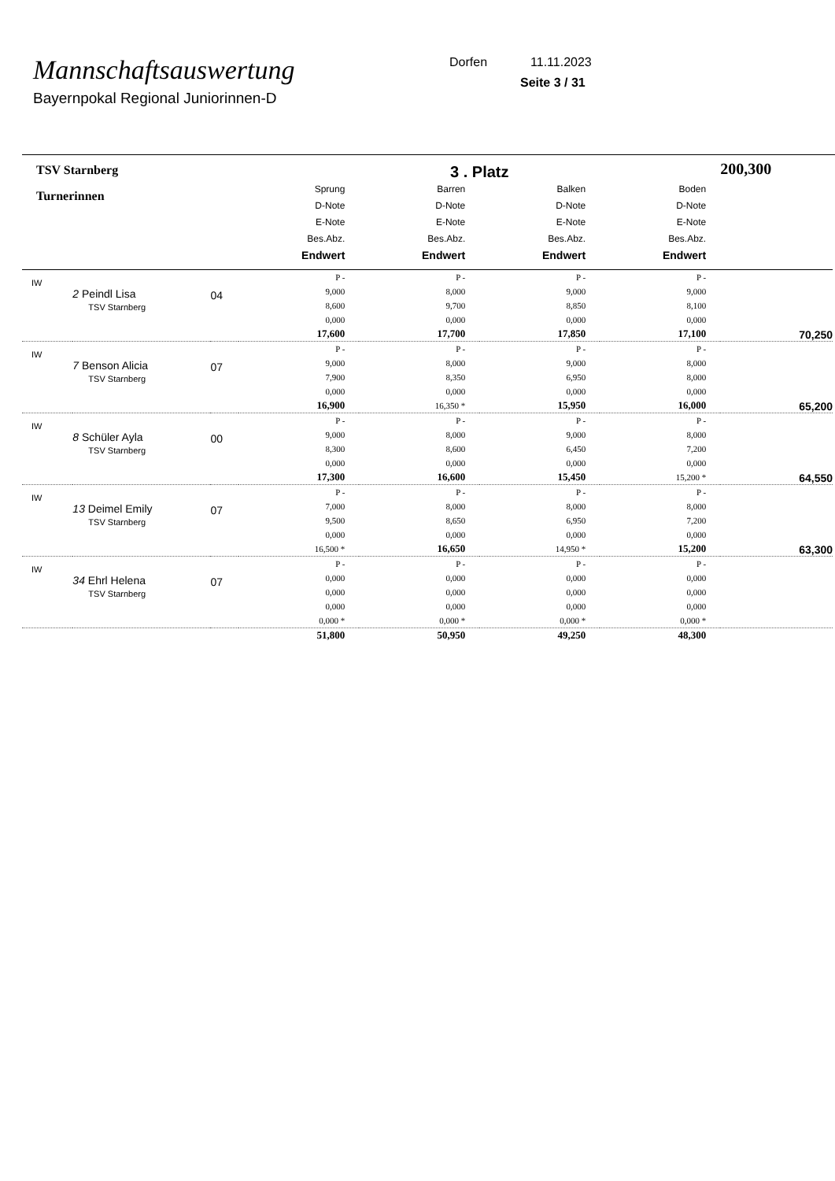Mannschaftsauswertung
Bayernpokal Regional Juniorinnen-D
Dorfen 11.11.2023
Seite 3 / 31
| TSV Starnberg | | | 3 . Platz | | | | 200,300 |
| Turnerinnen | | | Sprung D-Note E-Note Bes.Abz. Endwert | Barren D-Note E-Note Bes.Abz. Endwert | Balken D-Note E-Note Bes.Abz. Endwert | Boden D-Note E-Note Bes.Abz. Endwert | |
| IW | 2 Peindl Lisa TSV Starnberg | 04 | P - 9,000 8,600 0,000 17,600 | P - 8,000 9,700 0,000 17,700 | P - 9,000 8,850 0,000 17,850 | P - 9,000 8,100 0,000 17,100 | 70,250 |
| IW | 7 Benson Alicia TSV Starnberg | 07 | P - 9,000 7,900 0,000 16,900 | P - 8,000 8,350 0,000 16,350 * | P - 9,000 6,950 0,000 15,950 | P - 8,000 8,000 0,000 16,000 | 65,200 |
| IW | 8 Schüler Ayla TSV Starnberg | 00 | P - 9,000 8,300 0,000 17,300 | P - 8,000 8,600 0,000 16,600 | P - 9,000 6,450 0,000 15,450 | P - 8,000 7,200 0,000 15,200 * | 64,550 |
| IW | 13 Deimel Emily TSV Starnberg | 07 | P - 7,000 9,500 0,000 16,500 * | P - 8,000 8,650 0,000 16,650 | P - 8,000 6,950 0,000 14,950 * | P - 8,000 7,200 0,000 15,200 | 63,300 |
| IW | 34 Ehrl Helena TSV Starnberg | 07 | P - 0,000 0,000 0,000 0,000 * | P - 0,000 0,000 0,000 0,000 * | P - 0,000 0,000 0,000 0,000 * | P - 0,000 0,000 0,000 0,000 * | |
| | | | 51,800 | 50,950 | 49,250 | 48,300 | |